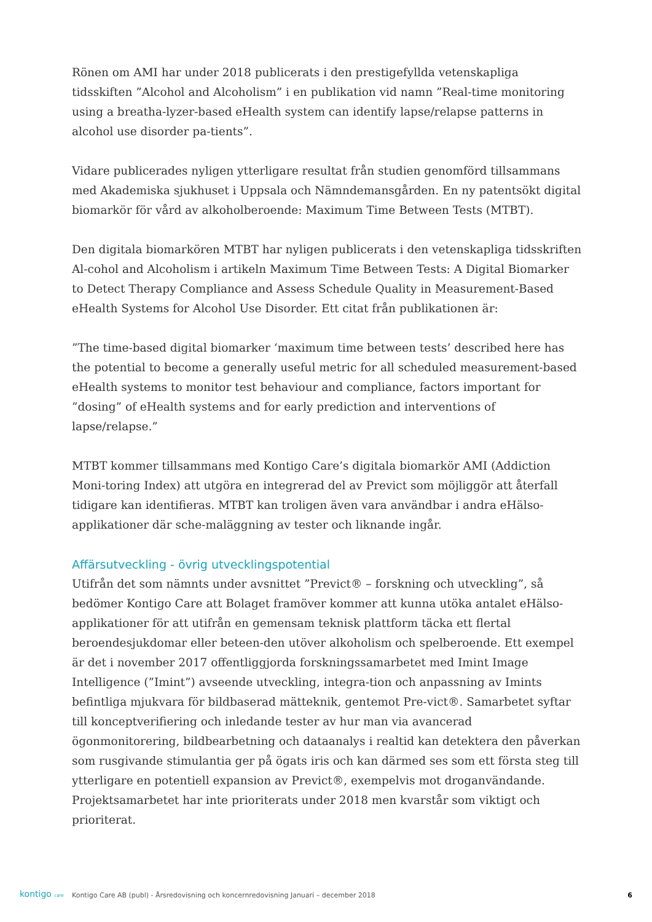Rönen om AMI har under 2018 publicerats i den prestigefyllda vetenskapliga tidsskiften ”Alcohol and Alcoholism” i en publikation vid namn ”Real-time monitoring using a breatha-lyzer-based eHealth system can identify lapse/relapse patterns in alcohol use disorder pa-tients”.
Vidare publicerades nyligen ytterligare resultat från studien genomförd tillsammans med Akademiska sjukhuset i Uppsala och Nämndemansgården. En ny patentsökt digital biomarkör för vård av alkoholberoende: Maximum Time Between Tests (MTBT).
Den digitala biomarkören MTBT har nyligen publicerats i den vetenskapliga tidsskriften Al-cohol and Alcoholism i artikeln Maximum Time Between Tests: A Digital Biomarker to Detect Therapy Compliance and Assess Schedule Quality in Measurement-Based eHealth Systems for Alcohol Use Disorder. Ett citat från publikationen är:
”The time-based digital biomarker ‘maximum time between tests’ described here has the potential to become a generally useful metric for all scheduled measurement-based eHealth systems to monitor test behaviour and compliance, factors important for ”dosing” of eHealth systems and for early prediction and interventions of lapse/relapse.”
MTBT kommer tillsammans med Kontigo Care’s digitala biomarkör AMI (Addiction Moni-toring Index) att utgöra en integrerad del av Previct som möjliggör att återfall tidigare kan identifieras. MTBT kan troligen även vara användbar i andra eHälso-applikationer där sche-maläggning av tester och liknande ingår.
Affärsutveckling - övrig utvecklingspotential
Utifrån det som nämnts under avsnittet ”Previct® – forskning och utveckling”, så bedömer Kontigo Care att Bolaget framöver kommer att kunna utöka antalet eHälso-applikationer för att utifrån en gemensam teknisk plattform täcka ett flertal beroendesjukdomar eller beteen-den utöver alkoholism och spelberoende. Ett exempel är det i november 2017 offentliggjorda forskningssamarbetet med Imint Image Intelligence (”Imint”) avseende utveckling, integra-tion och anpassning av Imints befintliga mjukvara för bildbaserad mätteknik, gentemot Pre-vict®. Samarbetet syftar till konceptverifiering och inledande tester av hur man via avancerad ögonmonitorering, bildbearbetning och dataanalys i realtid kan detektera den påverkan som rusgivande stimulantia ger på ögats iris och kan därmed ses som ett första steg till ytterligare en potentiell expansion av Previct®, exempelvis mot droganvändande. Projektsamarbetet har inte prioriterats under 2018 men kvarstår som viktigt och prioriterat.
kontigo care
Kontigo Care AB (publ) - Årsredovisning och koncernredovisning Januari – december 2018
6